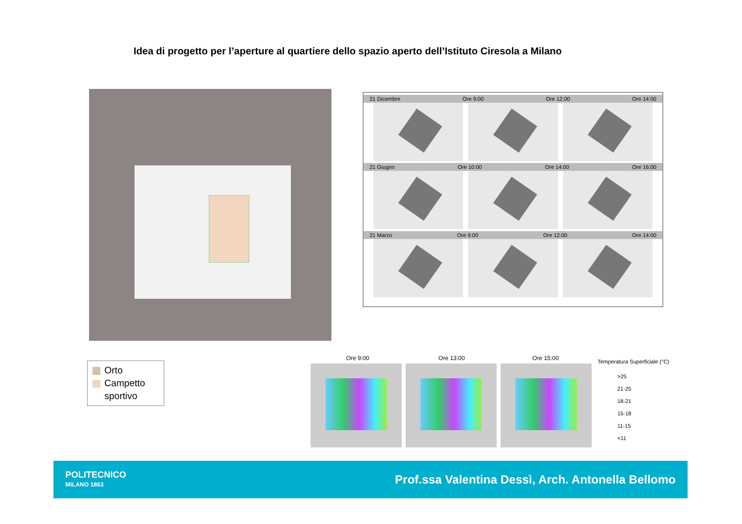Idea di progetto per l’aperture al quartiere dello spazio aperto dell’Istituto Ciresola a Milano
Orto
Campetto
sportivo
21 Dicembre Ore 9:00 Ore 12:00 Ore 14:00
21 Giugno Ore 10:00 Ore 14:00 Ore 16:00
21 Marzo Ore 9:00 Ore 12:00 Ore 14:00
Ore 9:00 Ore 13:00 Ore 15:00
Temperatura Superficiale (°C)
>25
21-25
18-21
15-18
11-15
<11
POLITECNICO
MILANO 1863
Prof.ssa Valentina Dessì, Arch. Antonella Bellomo